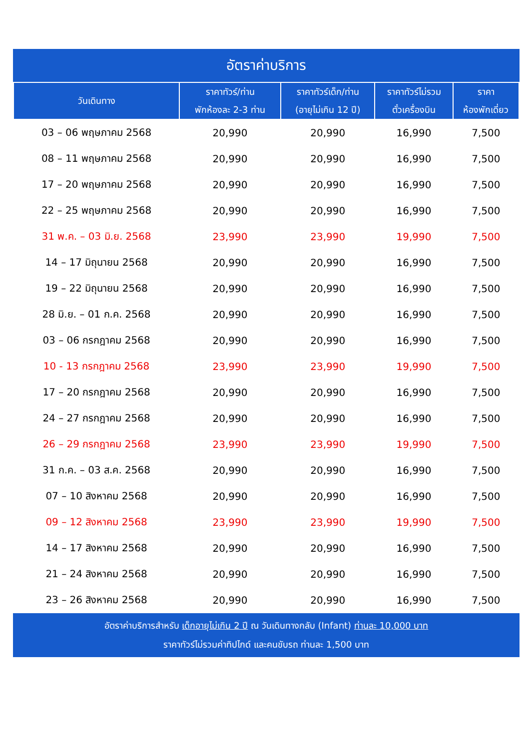อัตราค่าบริการ
| วันเดินทาง | ราคาทัวร์/ท่าน พักห้องละ 2-3 ท่าน | ราคาทัวร์เด็ก/ท่าน (อายุไม่เกิน 12 ปี) | ราคาทัวร์ไม่รวม ตั๋วเครื่องบิน | ราคา ห้องพักเดี่ยว |
| --- | --- | --- | --- | --- |
| 03 – 06 พฤษภาคม 2568 | 20,990 | 20,990 | 16,990 | 7,500 |
| 08 – 11 พฤษภาคม 2568 | 20,990 | 20,990 | 16,990 | 7,500 |
| 17 – 20 พฤษภาคม 2568 | 20,990 | 20,990 | 16,990 | 7,500 |
| 22 – 25 พฤษภาคม 2568 | 20,990 | 20,990 | 16,990 | 7,500 |
| 31 พ.ค. – 03 มิ.ย. 2568 | 23,990 | 23,990 | 19,990 | 7,500 |
| 14 – 17 มิถุนายน 2568 | 20,990 | 20,990 | 16,990 | 7,500 |
| 19 – 22 มิถุนายน 2568 | 20,990 | 20,990 | 16,990 | 7,500 |
| 28 มิ.ย. – 01 ก.ค. 2568 | 20,990 | 20,990 | 16,990 | 7,500 |
| 03 – 06 กรกฎาคม 2568 | 20,990 | 20,990 | 16,990 | 7,500 |
| 10 - 13 กรกฎาคม 2568 | 23,990 | 23,990 | 19,990 | 7,500 |
| 17 – 20 กรกฎาคม 2568 | 20,990 | 20,990 | 16,990 | 7,500 |
| 24 – 27 กรกฎาคม 2568 | 20,990 | 20,990 | 16,990 | 7,500 |
| 26 – 29 กรกฎาคม 2568 | 23,990 | 23,990 | 19,990 | 7,500 |
| 31 ก.ค. – 03 ส.ค. 2568 | 20,990 | 20,990 | 16,990 | 7,500 |
| 07 – 10 สิงหาคม 2568 | 20,990 | 20,990 | 16,990 | 7,500 |
| 09 – 12 สิงหาคม 2568 | 23,990 | 23,990 | 19,990 | 7,500 |
| 14 – 17 สิงหาคม 2568 | 20,990 | 20,990 | 16,990 | 7,500 |
| 21 – 24 สิงหาคม 2568 | 20,990 | 20,990 | 16,990 | 7,500 |
| 23 – 26 สิงหาคม 2568 | 20,990 | 20,990 | 16,990 | 7,500 |
อัตราค่าบริการสำหรับ เด็กอายุไม่เกิน 2 ปี ณ วันเดินทางกลับ (Infant) ท่านละ 10,000 บาท
ราคาทัวร์ไม่รวมค่าทิปไกด์ และคนขับรถ ท่านละ 1,500 บาท